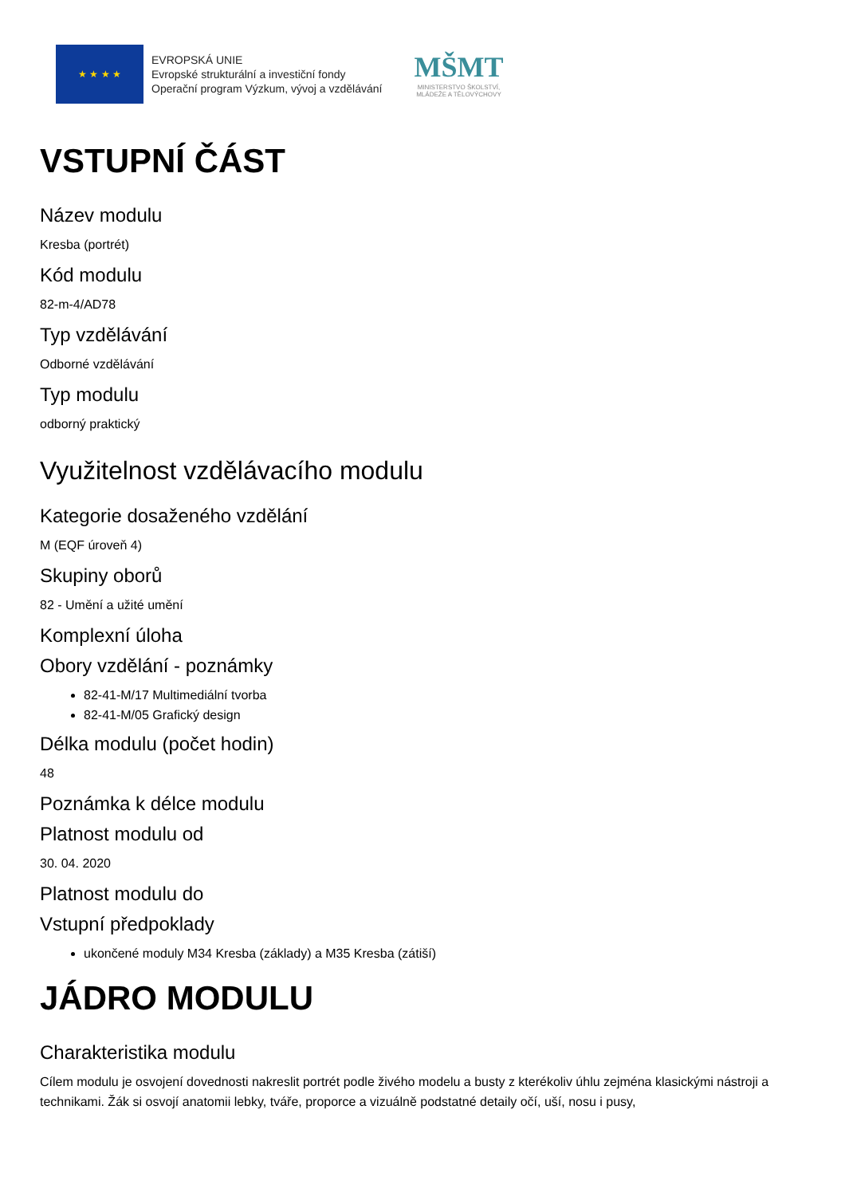★ ★ ★ ★
EVROPSKÁ UNIE
Evropské strukturální a investiční fondy
Operační program Výzkum, vývoj a vzdělávání
MŠMT
MINISTERSTVO ŠKOLSTVÍ,
MLÁDEŽE A TĚLOVÝCHOVY
VSTUPNÍ ČÁST
Název modulu
Kresba (portrét)
Kód modulu
82-m-4/AD78
Typ vzdělávání
Odborné vzdělávání
Typ modulu
odborný praktický
Využitelnost vzdělávacího modulu
Kategorie dosaženého vzdělání
M (EQF úroveň 4)
Skupiny oborů
82 - Umění a užité umění
Komplexní úloha
Obory vzdělání - poznámky
82-41-M/17 Multimediální tvorba
82-41-M/05 Grafický design
Délka modulu (počet hodin)
48
Poznámka k délce modulu
Platnost modulu od
30. 04. 2020
Platnost modulu do
Vstupní předpoklady
ukončené moduly M34 Kresba (základy) a M35 Kresba (zátiší)
JÁDRO MODULU
Charakteristika modulu
Cílem modulu je osvojení dovednosti nakreslit portrét podle živého modelu a busty z kterékoliv úhlu zejména klasickými nástroji a technikami. Žák si osvojí anatomii lebky, tváře, proporce a vizuálně podstatné detaily očí, uší, nosu i pusy,